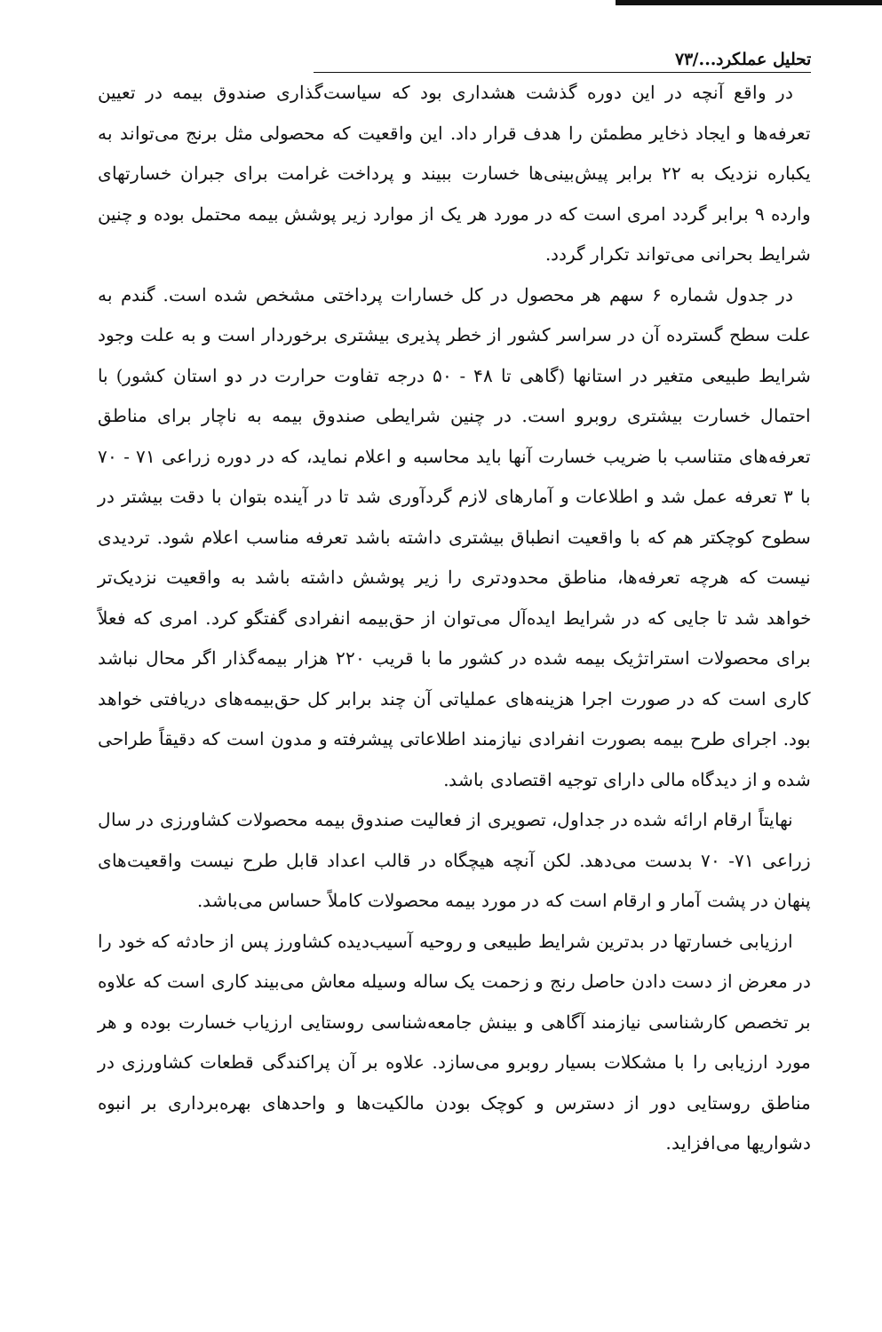تحلیل عملکرد.../۷۳
در واقع آنچه در این دوره گذشت هشداری بود که سیاست‌گذاری صندوق بیمه در تعیین تعرفه‌ها و ایجاد ذخایر مطمئن را هدف قرار داد. این واقعیت که محصولی مثل برنج می‌تواند به یکباره نزدیک به ۲۲ برابر پیش‌بینی‌ها خسارت ببیند و پرداخت غرامت برای جبران خسارتهای وارده ۹ برابر گردد امری است که در مورد هر یک از موارد زیر پوشش بیمه محتمل بوده و چنین شرایط بحرانی می‌تواند تکرار گردد.
در جدول شماره ۶ سهم هر محصول در کل خسارات پرداختی مشخص شده است. گندم به علت سطح گسترده آن در سراسر کشور از خطر پذیری بیشتری برخوردار است و به علت وجود شرایط طبیعی متغیر در استانها (گاهی تا ۴۸ - ۵۰ درجه تفاوت حرارت در دو استان کشور) با احتمال خسارت بیشتری روبرو است. در چنین شرایطی صندوق بیمه به ناچار برای مناطق تعرفه‌های متناسب با ضریب خسارت آنها باید محاسبه و اعلام نماید، که در دوره زراعی ۷۱ - ۷۰ با ۳ تعرفه عمل شد و اطلاعات و آمارهای لازم گردآوری شد تا در آینده بتوان با دقت بیشتر در سطوح کوچکتر هم که با واقعیت انطباق بیشتری داشته باشد تعرفه مناسب اعلام شود. تردیدی نیست که هرچه تعرفه‌ها، مناطق محدودتری را زیر پوشش داشته باشد به واقعیت نزدیک‌تر خواهد شد تا جایی که در شرایط ایده‌آل می‌توان از حق‌بیمه انفرادی گفتگو کرد. امری که فعلاً برای محصولات استراتژیک بیمه شده در کشور ما با قریب ۲۲۰ هزار بیمه‌گذار اگر محال نباشد کاری است که در صورت اجرا هزینه‌های عملیاتی آن چند برابر کل حق‌بیمه‌های دریافتی خواهد بود. اجرای طرح بیمه بصورت انفرادی نیازمند اطلاعاتی پیشرفته و مدون است که دقیقاً طراحی شده و از دیدگاه مالی دارای توجیه اقتصادی باشد.
نهایتاً ارقام ارائه شده در جداول، تصویری از فعالیت صندوق بیمه محصولات کشاورزی در سال زراعی ۷۱- ۷۰ بدست می‌دهد. لکن آنچه هیچگاه در قالب اعداد قابل طرح نیست واقعیت‌های پنهان در پشت آمار و ارقام است که در مورد بیمه محصولات کاملاً حساس می‌باشد.
ارزیابی خسارتها در بدترین شرایط طبیعی و روحیه آسیب‌دیده کشاورز پس از حادثه که خود را در معرض از دست دادن حاصل رنج و زحمت یک ساله وسیله معاش می‌بیند کاری است که علاوه بر تخصص کارشناسی نیازمند آگاهی و بینش جامعه‌شناسی روستایی ارزیاب خسارت بوده و هر مورد ارزیابی را با مشکلات بسیار روبرو می‌سازد. علاوه بر آن پراکندگی قطعات کشاورزی در مناطق روستایی دور از دسترس و کوچک بودن مالکیت‌ها و واحدهای بهره‌برداری بر انبوه دشواریها می‌افزاید.